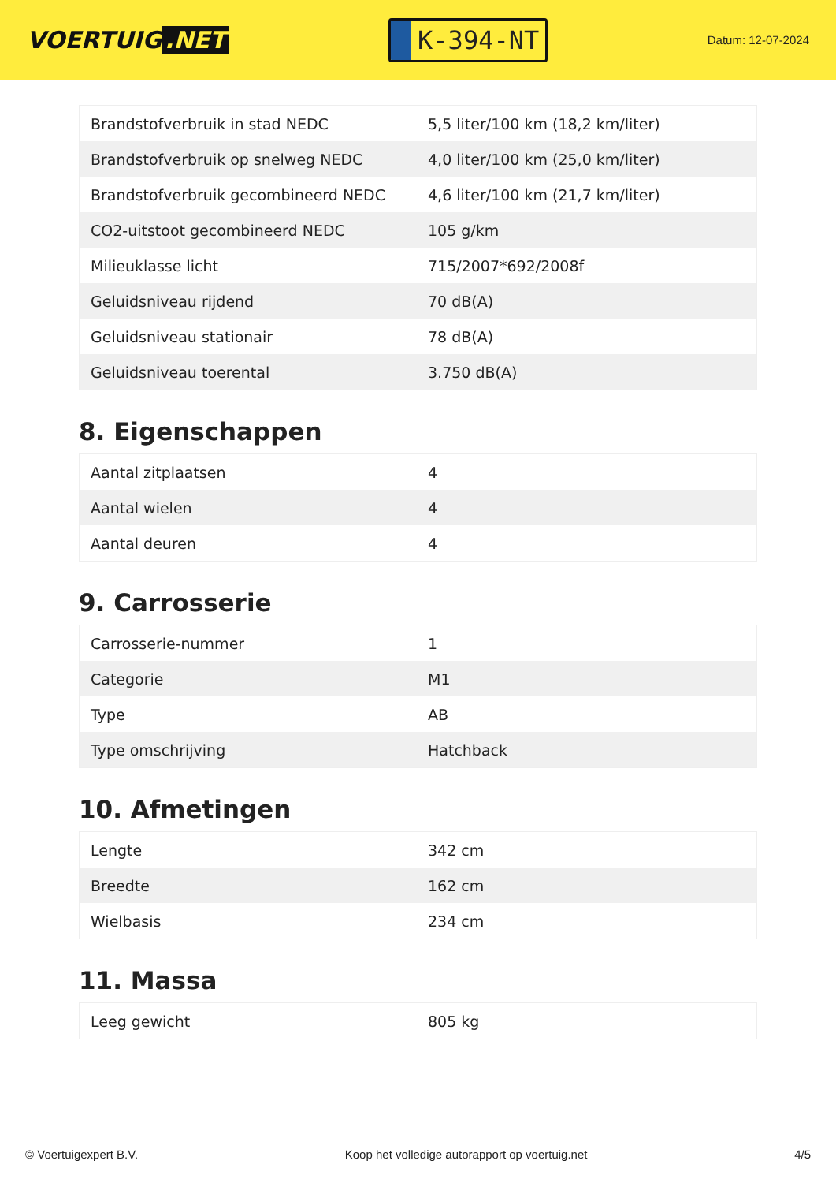VOERTUIG.NET
K-394-NT
Datum: 12-07-2024
| Brandstofverbruik in stad NEDC | 5,5 liter/100 km (18,2 km/liter) |
| Brandstofverbruik op snelweg NEDC | 4,0 liter/100 km (25,0 km/liter) |
| Brandstofverbruik gecombineerd NEDC | 4,6 liter/100 km (21,7 km/liter) |
| CO2-uitstoot gecombineerd NEDC | 105 g/km |
| Milieuklasse licht | 715/2007*692/2008f |
| Geluidsniveau rijdend | 70 dB(A) |
| Geluidsniveau stationair | 78 dB(A) |
| Geluidsniveau toerental | 3.750 dB(A) |
8. Eigenschappen
| Aantal zitplaatsen | 4 |
| Aantal wielen | 4 |
| Aantal deuren | 4 |
9. Carrosserie
| Carrosserie-nummer | 1 |
| Categorie | M1 |
| Type | AB |
| Type omschrijving | Hatchback |
10. Afmetingen
| Lengte | 342 cm |
| Breedte | 162 cm |
| Wielbasis | 234 cm |
11. Massa
| Leeg gewicht | 805 kg |
© Voertuigexpert B.V. Koop het volledige autorapport op voertuig.net 4/5